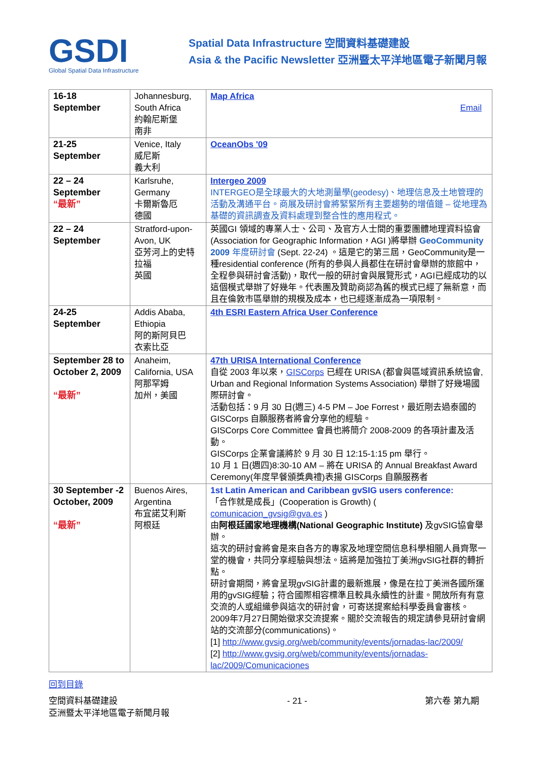GSDI
Global Spatial Data Infrastructure
Spatial Data Infrastructure 空間資料基礎建設
Asia & the Pacific Newsletter 亞洲暨太平洋地區電子新聞月報
| 16-18 September | Johannesburg, South Africa 約翰尼斯堡 南非 | Map Africa Email |
| 21-25 September | Venice, Italy 威尼斯 義大利 | OceanObs '09 |
| 22 – 24 September “最新” | Karlsruhe, Germany 卡爾斯魯厄 德國 | Intergeo 2009 INTERGEO是全球最大的大地測量學(geodesy)、地理信息及土地管理的活動及溝通平台。商展及研討會將緊緊所有主要趨勢的增值鏈 – 從地理為基礎的資訊調查及資料處理到整合性的應用程式。 |
| 22 – 24 September | Stratford-upon-Avon, UK 亞芳河上的史特拉福 英國 | 英國GI 領域的專業人士、公司、及官方人士間的重要團體地理資料協會(Association for Geographic Information，AGI )將舉辦 GeoCommunity 2009 年度研討會 (Sept. 22-24) 。這是它的第三屆，GeoCommunity是一種residential conference (所有的參與人員都住在研討會舉辦的旅館中，全程參與研討會活動)，取代一般的研討會與展覽形式，AGI已經成功的以這個模式舉辦了好幾年。代表團及贊助商認為舊的模式已經了無新意，而且在倫敦市區舉辦的規模及成本，也已經逐漸成為一項限制。 |
| 24-25 September | Addis Ababa, Ethiopia 阿的斯阿貝巴 衣索比亞 | 4th ESRI Eastern Africa User Conference |
| September 28 to October 2, 2009 “最新” | Anaheim, California, USA 阿那罕姆 加州，美國 | 47th URISA International Conference 自從 2003 年以來， GISCorps 已經在 URISA (都會與區域資訊系統協會, Urban and Regional Information Systems Association) 舉辦了好幾場國際研討會。 活動包括：9 月 30 日(週三) 4-5 PM – Joe Forrest，最近剛去過泰國的 GISCorps 自願服務者將會分享他的經驗。 GISCorps Core Committee 會員也將簡介 2008-2009 的各項計畫及活動。 GISCorps 企業會議將於 9 月 30 日 12:15-1:15 pm 舉行。 10 月 1 日(週四)8:30-10 AM – 將在 URISA 的 Annual Breakfast Award Ceremony(年度早餐頒獎典禮)表揚 GISCorps 自願服務者 |
| 30 September -2 October, 2009 “最新” | Buenos Aires, Argentina 布宜諾艾利斯 阿根廷 | 1st Latin American and Caribbean gvSIG users conference: 「合作就是成長」(Cooperation is Growth) ( comunicacion_gvsig@gva.es ) 由 阿根廷國家地理機構(National Geographic Institute) 及gvSIG協會舉辦。 這次的研討會將會是來自各方的專家及地理空間信息科學相關人員齊聚一堂的機會，共同分享經驗與想法。這將是加強拉丁美洲gvSIG社群的轉折點。 研討會期間，將會呈現gvSIG計畫的最新進展，像是在拉丁美洲各國所運用的gvSIG經驗；符合國際相容標準且較具永續性的計畫。開放所有有意交流的人或組織參與這次的研討會，可寄送提案給科學委員會審核。 2009年7月27日開始徵求交流提案。關於交流報告的規定請參見研討會網站的交流部分(communications)。 [1] http://www.gvsig.org/web/community/events/jornadas-lac/2009/ [2] http://www.gvsig.org/web/community/events/jornadas-lac/2009/Comunicaciones |
回到目錄
空間資料基礎建設
亞洲暨太平洋地區電子新聞月報
- 21 - 第六卷 第九期